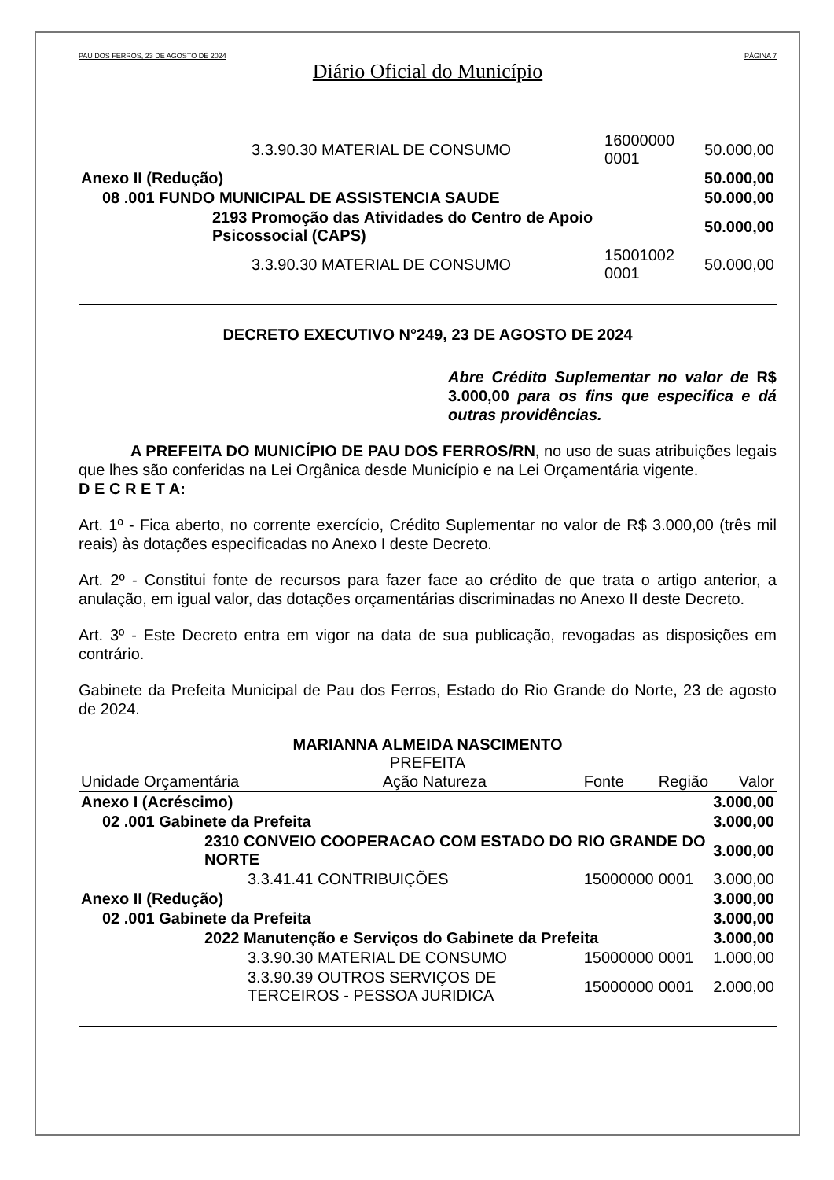PAU DOS FERROS, 23 DE AGOSTO DE 2024 PÁGINA 7
Diário Oficial do Município
| 3.3.90.30 MATERIAL DE CONSUMO | 16000000 0001 | 50.000,00 |
| Anexo II (Redução) | | 50.000,00 |
| 08 .001 FUNDO MUNICIPAL DE ASSISTENCIA SAUDE | | 50.000,00 |
| 2193 Promoção das Atividades do Centro de Apoio Psicossocial (CAPS) | | 50.000,00 |
| 3.3.90.30 MATERIAL DE CONSUMO | 15001002 0001 | 50.000,00 |
DECRETO EXECUTIVO N°249, 23 DE AGOSTO DE 2024
Abre Crédito Suplementar no valor de R$ 3.000,00 para os fins que especifica e dá outras providências.
A PREFEITA DO MUNICÍPIO DE PAU DOS FERROS/RN, no uso de suas atribuições legais que lhes são conferidas na Lei Orgânica desde Município e na Lei Orçamentária vigente.
D E C R E T A:
Art. 1º - Fica aberto, no corrente exercício, Crédito Suplementar no valor de R$ 3.000,00 (três mil reais) às dotações especificadas no Anexo I deste Decreto.
Art. 2º - Constitui fonte de recursos para fazer face ao crédito de que trata o artigo anterior, a anulação, em igual valor, das dotações orçamentárias discriminadas no Anexo II deste Decreto.
Art. 3º - Este Decreto entra em vigor na data de sua publicação, revogadas as disposições em contrário.
Gabinete da Prefeita Municipal de Pau dos Ferros, Estado do Rio Grande do Norte, 23 de agosto de 2024.
MARIANNA ALMEIDA NASCIMENTO
PREFEITA
| Unidade Orçamentária | Ação Natureza | Fonte | Região | Valor |
| --- | --- | --- | --- | --- |
| Anexo I (Acréscimo) | | | | 3.000,00 |
| 02 .001 Gabinete da Prefeita | | | | 3.000,00 |
| 2310 CONVEIO COOPERACAO COM ESTADO DO RIO GRANDE DO NORTE | | | | 3.000,00 |
| 3.3.41.41 CONTRIBUIÇÕES | | 15000000 | 0001 | 3.000,00 |
| Anexo II (Redução) | | | | 3.000,00 |
| 02 .001 Gabinete da Prefeita | | | | 3.000,00 |
| 2022 Manutenção e Serviços do Gabinete da Prefeita | | | | 3.000,00 |
| 3.3.90.30 MATERIAL DE CONSUMO | | 15000000 | 0001 | 1.000,00 |
| 3.3.90.39 OUTROS SERVIÇOS DE TERCEIROS - PESSOA JURIDICA | | 15000000 | 0001 | 2.000,00 |